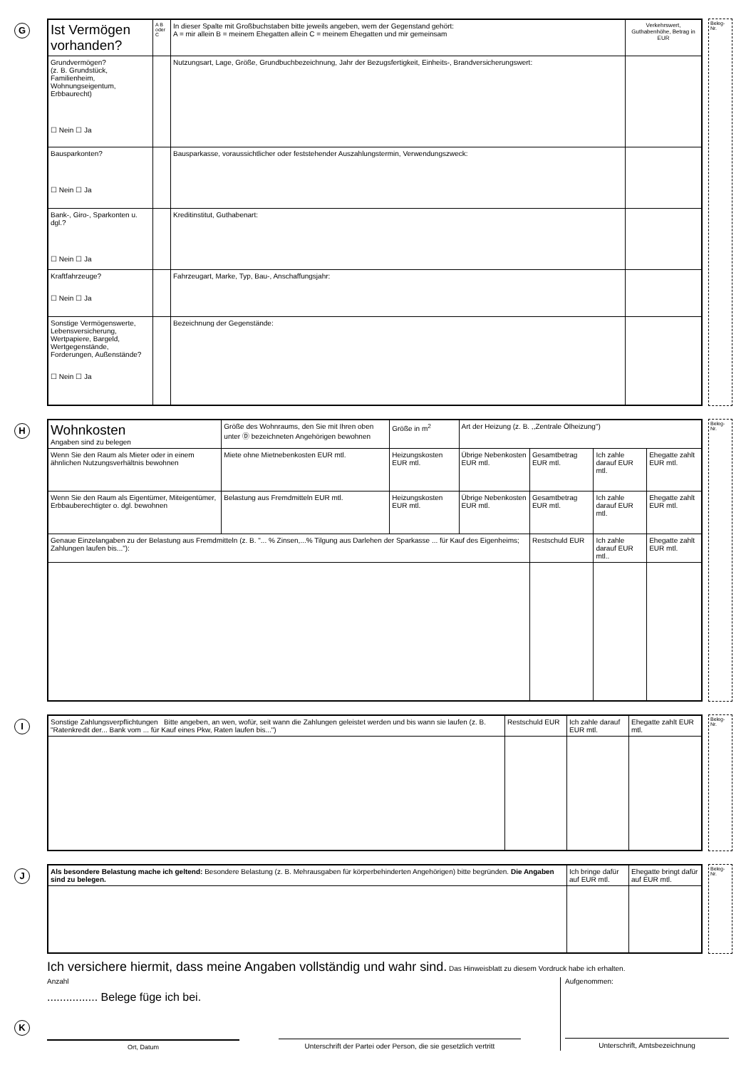G
| Ist Vermögen vorhanden? | A B oder C | In dieser Spalte mit Großbuchstaben bitte jeweils angeben, wem der Gegenstand gehört: A = mir allein B = meinem Ehegatten allein C = meinem Ehegatten und mir gemeinsam | Verkehrswert, Guthabenhöhe, Betrag in EUR |
| --- | --- | --- | --- |
| Grundvermögen? (z. B. Grundstück, Familienheim, Wohnungseigentum, Erbbaurecht) ☐ Nein ☐ Ja | | Nutzungsart, Lage, Größe, Grundbuchbezeichnung, Jahr der Bezugsfertigkeit, Einheits-, Brandversicherungswert: | |
| Bausparkonten? ☐ Nein ☐ Ja | | Bausparkasse, voraussichtlicher oder feststehender Auszahlungstermin, Verwendungszweck: | |
| Bank-, Giro-, Sparkonten u. dgl.? ☐ Nein ☐ Ja | | Kreditinstitut, Guthabenart: | |
| Kraftfahrzeuge? ☐ Nein ☐ Ja | | Fahrzeugart, Marke, Typ, Bau-, Anschaffungsjahr: | |
| Sonstige Vermögenswerte, Lebensversicherung, Wertpapiere, Bargeld, Wertgegenstände, Forderungen, Außenstände? ☐ Nein ☐ Ja | | Bezeichnung der Gegenstände: | |
Beleg-Nr.
H
| Wohnkosten Angaben sind zu belegen | Größe des Wohnraums, den Sie mit Ihren oben unter Ⓓ bezeichneten Angehörigen bewohnen | | Größe in m<sup>2</sup> | Art der Heizung (z. B. ,,Zentrale Ölheizung") | | | |
| Wenn Sie den Raum als Mieter oder in einem ähnlichen Nutzungsverhältnis bewohnen | | Miete ohne Mietnebenkosten EUR mtl. | Heizungskosten EUR mtl. | Übrige Nebenkosten EUR mtl. | Gesamtbetrag EUR mtl. | Ich zahle darauf EUR mtl. | Ehegatte zahlt EUR mtl. |
| Wenn Sie den Raum als Eigentümer, Miteigentümer, Erbbauberechtigter o. dgl. bewohnen | | Belastung aus Fremdmitteln EUR mtl. | Heizungskosten EUR mtl. | Übrige Nebenkosten EUR mtl. | Gesamtbetrag EUR mtl. | Ich zahle darauf EUR mtl. | Ehegatte zahlt EUR mtl. |
| Genaue Einzelangaben zu der Belastung aus Fremdmitteln (z. B. "... % Zinsen,...% Tilgung aus Darlehen der Sparkasse ... für Kauf des Eigenheims; Zahlungen laufen bis..."): | | | | | Restschuld EUR | Ich zahle darauf EUR mtl.. | Ehegatte zahlt EUR mtl. |
Beleg-Nr.
I
| Sonstige Zahlungsverpflichtungen Bitte angeben, an wen, wofür, seit wann die Zahlungen geleistet werden und bis wann sie laufen (z. B. "Ratenkredit der... Bank vom ... für Kauf eines Pkw, Raten laufen bis...") | Restschuld EUR | Ich zahle darauf EUR mtl. | Ehegatte zahlt EUR mtl. |
Beleg-Nr.
J
| Als besondere Belastung mache ich geltend: Besondere Belastung (z. B. Mehrausgaben für körperbehinderten Angehörigen) bitte begründen. Die Angaben sind zu belegen. | Ich bringe dafür auf EUR mtl. | Ehegatte bringt dafür auf EUR mtl. |
Beleg-Nr.
Ich versichere hiermit, dass meine Angaben vollständig und wahr sind. Das Hinweisblatt zu diesem Vordruck habe ich erhalten.
K
Anzahl
................ Belege füge ich bei.
Ort, Datum
Unterschrift der Partei oder Person, die sie gesetzlich vertritt
Aufgenommen:
Unterschrift, Amtsbezeichnung